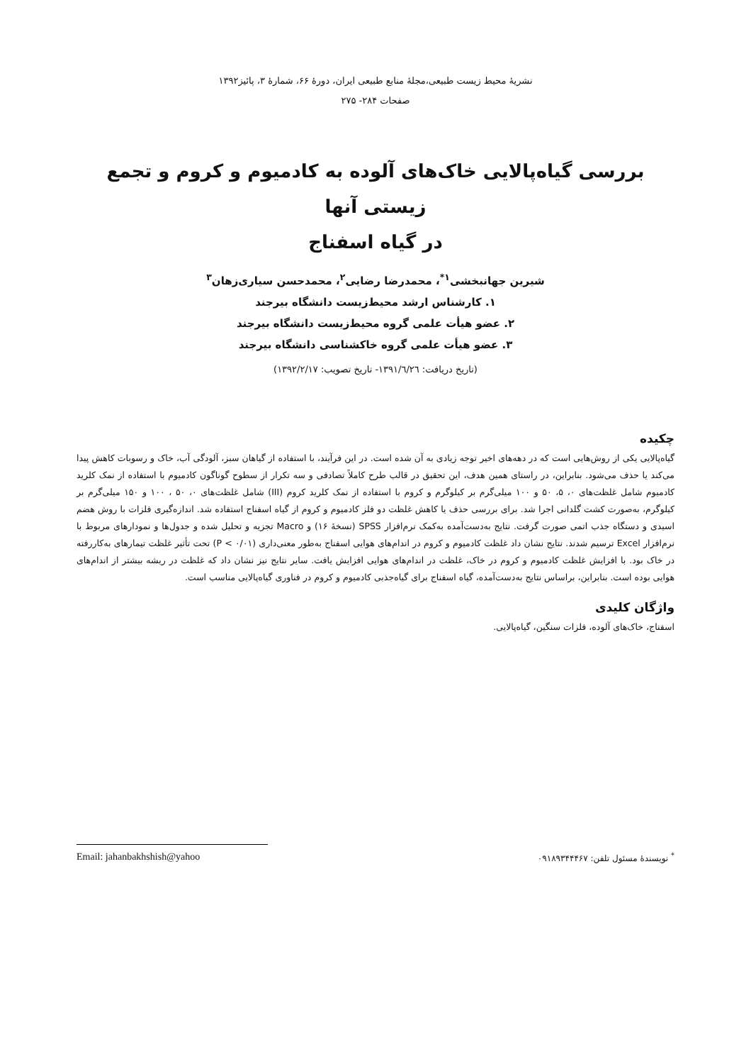نشریهٔ محیط زیست طبیعی،مجلهٔ منابع طبیعی ایران، دورهٔ ۶۶، شمارهٔ ۳، پائیز۱۳۹۲
صفحات ۲۸۴- ۲۷۵
بررسی گیاه‌پالایی خاک‌های آلوده به کادمیوم و کروم و تجمع زیستی آنها
در گیاه اسفناج
شیرین جهانبخشی<sup>۱*</sup>، محمدرضا رضایی<sup>۲</sup>، محمدحسن سیاری‌زهان<sup>۳</sup>
۱. کارشناس ارشد محیط‌زیست دانشگاه بیرجند
۲. عضو هیأت علمی گروه محیط‌زیست دانشگاه بیرجند
۳. عضو هیأت علمی گروه خاکشناسی دانشگاه بیرجند
(تاریخ دریافت: ۱۳۹۱/٦/٢٦- تاریخ تصویب: ۱۳۹۲/۲/۱۷)
چکیده
گیاه‌پالایی یکی از روش‌هایی است که در دهه‌های اخیر توجه زیادی به آن شده است. در این فرآیند، با استفاده از گیاهان سبز، آلودگی آب، خاک و رسوبات کاهش پیدا می‌کند یا حذف می‌شود. بنابراین، در راستای همین هدف، این تحقیق در قالب طرح کاملاً تصادفی و سه تکرار از سطوح گوناگون کادمیوم با استفاده از نمک کلرید کادمیوم شامل غلظت‌های ۰، ۵، ۵۰ و ۱۰۰ میلی‌گرم بر کیلوگرم و کروم با استفاده از نمک کلرید کروم (III) شامل غلظت‌های ۰، ۵۰ ، ۱۰۰ و ۱۵۰ میلی‌گرم بر کیلوگرم، به‌صورت کشت گلدانی اجرا شد. برای بررسی حذف یا کاهش غلظت دو فلز کادمیوم و کروم از گیاه اسفناج استفاده شد. اندازه‌گیری فلزات با روش هضم اسیدی و دستگاه جذب اتمی صورت گرفت. نتایج به‌دست‌آمده به‌کمک نرم‌افزار SPSS (نسخهٔ ۱۶) و Macro تجزیه و تحلیل شده و جدول‌ها و نمودارهای مربوط با نرم‌افزار Excel ترسیم شدند. نتایج نشان داد غلظت کادمیوم و کروم در اندام‌های هوایی اسفناج به‌طور معنی‌داری (P < ۰/۰۱) تحت تأثیر غلظت تیمارهای به‌کاررفته در خاک بود. با افزایش غلظت کادمیوم و کروم در خاک، غلظت در اندام‌های هوایی افزایش یافت. سایر نتایج نیز نشان داد که غلظت در ریشه بیشتر از اندام‌های هوایی بوده است. بنابراین، براساس نتایج به‌دست‌آمده، گیاه اسفناج برای گیاه‌جذبی کادمیوم و کروم در فناوری گیاه‌پالایی مناسب است.
واژگان کلیدی
اسفناج، خاک‌های آلوده، فلزات سنگین، گیاه‌پالایی.
<sup>*</sup> نویسندهٔ مسئول تلفن: ۰۹۱۸۹۳۴۴۴۶۷ Email: jahanbakhshish@yahoo